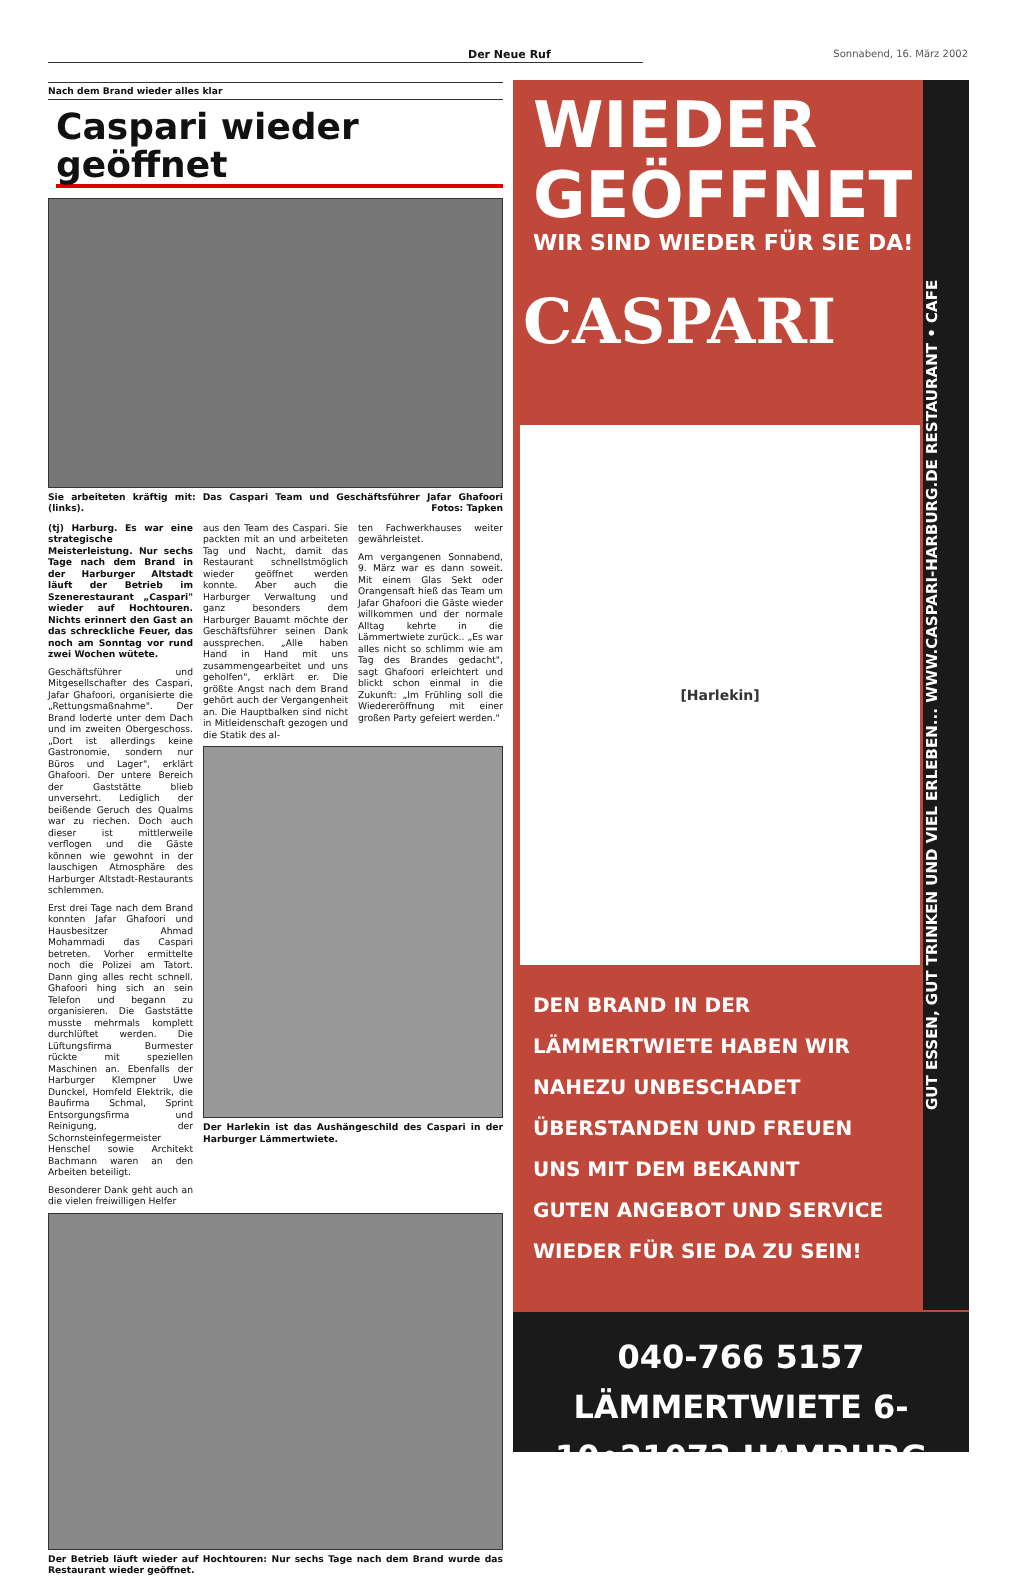Der Neue Ruf Sonnabend, 16. März 2002
Nach dem Brand wieder alles klar
Caspari wieder geöffnet
Sie arbeiteten kräftig mit: Das Caspari Team und Geschäftsführer Jafar Ghafoori (links). Fotos: Tapken
(tj) Harburg. Es war eine strategische Meisterleistung. Nur sechs Tage nach dem Brand in der Harburger Altstadt läuft der Betrieb im Szenerestaurant „Caspari" wieder auf Hochtouren. Nichts erinnert den Gast an das schreckliche Feuer, das noch am Sonntag vor rund zwei Wochen wütete.
Geschäftsführer und Mitgesellschafter des Caspari, Jafar Ghafoori, organisierte die „Rettungsmaßnahme". Der Brand loderte unter dem Dach und im zweiten Obergeschoss. „Dort ist allerdings keine Gastronomie, sondern nur Büros und Lager", erklärt Ghafoori. Der untere Bereich der Gaststätte blieb unversehrt. Lediglich der beißende Geruch des Qualms war zu riechen. Doch auch dieser ist mittlerweile verflogen und die Gäste können wie gewohnt in der lauschigen Atmosphäre des Harburger Altstadt-Restaurants schlemmen.
Erst drei Tage nach dem Brand konnten Jafar Ghafoori und Hausbesitzer Ahmad Mohammadi das Caspari betreten. Vorher ermittelte noch die Polizei am Tatort. Dann ging alles recht schnell. Ghafoori hing sich an sein Telefon und begann zu organisieren. Die Gaststätte musste mehrmals komplett durchlüftet werden. Die Lüftungsfirma Burmester rückte mit speziellen Maschinen an. Ebenfalls der Harburger Klempner Uwe Dunckel, Homfeld Elektrik, die Baufirma Schmal, Sprint Entsorgungsfirma und Reinigung, der Schornsteinfegermeister Henschel sowie Architekt Bachmann waren an den Arbeiten beteiligt.
Besonderer Dank geht auch an die vielen freiwilligen Helfer
aus den Team des Caspari. Sie packten mit an und arbeiteten Tag und Nacht, damit das Restaurant schnellstmöglich wieder geöffnet werden konnte. Aber auch die Harburger Verwaltung und ganz besonders dem Harburger Bauamt möchte der Geschäftsführer seinen Dank aussprechen. „Alle haben Hand in Hand mit uns zusammengearbeitet und uns geholfen", erklärt er. Die größte Angst nach dem Brand gehört auch der Vergangenheit an. Die Hauptbalken sind nicht in Mitleidenschaft gezogen und die Statik des al-
ten Fachwerkhauses weiter gewährleistet.
Am vergangenen Sonnabend, 9. März war es dann soweit. Mit einem Glas Sekt oder Orangensaft hieß das Team um Jafar Ghafoori die Gäste wieder willkommen und der normale Alltag kehrte in die Lämmertwiete zurück.. „Es war alles nicht so schlimm wie am Tag des Brandes gedacht", sagt Ghafoori erleichtert und blickt schon einmal in die Zukunft: „Im Frühling soll die Wiedereröffnung mit einer großen Party gefeiert werden."
Der Harlekin ist das Aushängeschild des Caspari in der Harburger Lämmertwiete.
Der Betrieb läuft wieder auf Hochtouren: Nur sechs Tage nach dem Brand wurde das Restaurant wieder geöffnet.
GUT ESSEN, GUT TRINKEN UND VIEL ERLEBEN... WWW.CASPARI-HARBURG.DE RESTAURANT • CAFE
WIEDER
GEÖFFNET
WIR SIND WIEDER FÜR SIE DA!
CASPARI
[Harlekin]
DEN BRAND IN DER
LÄMMERTWIETE HABEN WIR
NAHEZU UNBESCHADET
ÜBERSTANDEN UND FREUEN
UNS MIT DEM BEKANNT
GUTEN ANGEBOT UND SERVICE
WIEDER FÜR SIE DA ZU SEIN!
040-766 5157
LÄMMERTWIETE 6-10•21073 HAMBURG